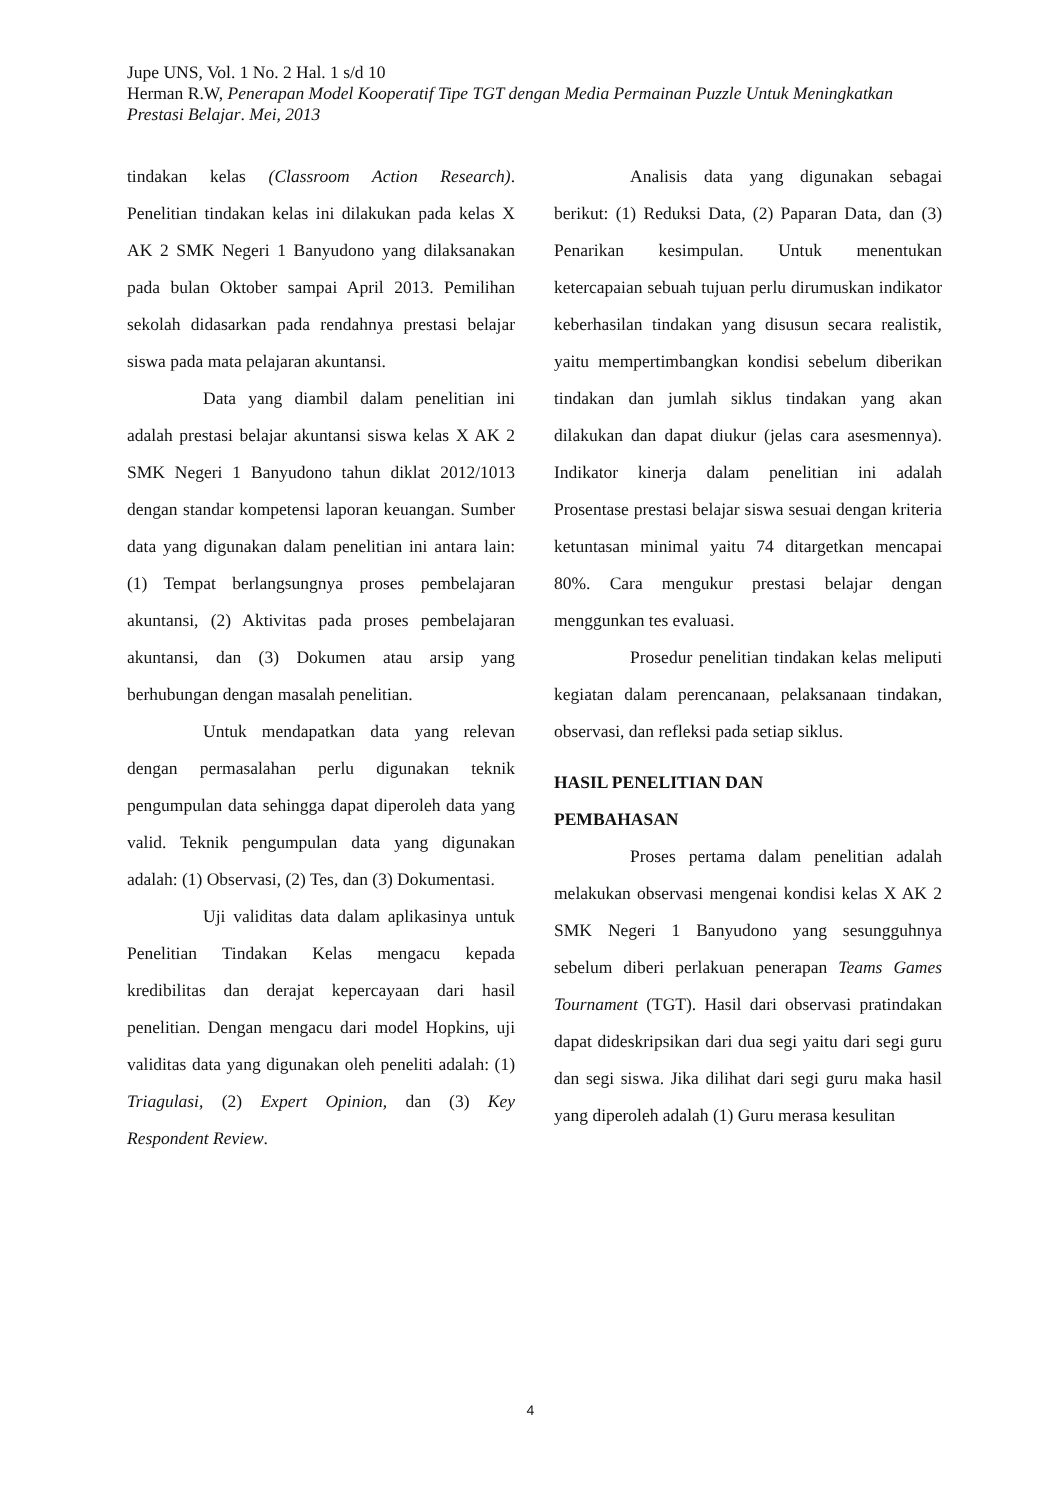Jupe UNS, Vol. 1 No. 2 Hal. 1 s/d 10
Herman R.W, Penerapan Model Kooperatif Tipe TGT dengan Media Permainan Puzzle Untuk Meningkatkan Prestasi Belajar. Mei, 2013
tindakan kelas (Classroom Action Research). Penelitian tindakan kelas ini dilakukan pada kelas X AK 2 SMK Negeri 1 Banyudono yang dilaksanakan pada bulan Oktober sampai April 2013. Pemilihan sekolah didasarkan pada rendahnya prestasi belajar siswa pada mata pelajaran akuntansi.
Data yang diambil dalam penelitian ini adalah prestasi belajar akuntansi siswa kelas X AK 2 SMK Negeri 1 Banyudono tahun diklat 2012/1013 dengan standar kompetensi laporan keuangan. Sumber data yang digunakan dalam penelitian ini antara lain: (1) Tempat berlangsungnya proses pembelajaran akuntansi, (2) Aktivitas pada proses pembelajaran akuntansi, dan (3) Dokumen atau arsip yang berhubungan dengan masalah penelitian.
Untuk mendapatkan data yang relevan dengan permasalahan perlu digunakan teknik pengumpulan data sehingga dapat diperoleh data yang valid. Teknik pengumpulan data yang digunakan adalah: (1) Observasi, (2) Tes, dan (3) Dokumentasi.
Uji validitas data dalam aplikasinya untuk Penelitian Tindakan Kelas mengacu kepada kredibilitas dan derajat kepercayaan dari hasil penelitian. Dengan mengacu dari model Hopkins, uji validitas data yang digunakan oleh peneliti adalah: (1) Triagulasi, (2) Expert Opinion, dan (3) Key Respondent Review.
Analisis data yang digunakan sebagai berikut: (1) Reduksi Data, (2) Paparan Data, dan (3) Penarikan kesimpulan. Untuk menentukan ketercapaian sebuah tujuan perlu dirumuskan indikator keberhasilan tindakan yang disusun secara realistik, yaitu mempertimbangkan kondisi sebelum diberikan tindakan dan jumlah siklus tindakan yang akan dilakukan dan dapat diukur (jelas cara asesmennya). Indikator kinerja dalam penelitian ini adalah Prosentase prestasi belajar siswa sesuai dengan kriteria ketuntasan minimal yaitu 74 ditargetkan mencapai 80%. Cara mengukur prestasi belajar dengan menggunkan tes evaluasi.
Prosedur penelitian tindakan kelas meliputi kegiatan dalam perencanaan, pelaksanaan tindakan, observasi, dan refleksi pada setiap siklus.
HASIL PENELITIAN DAN
PEMBAHASAN
Proses pertama dalam penelitian adalah melakukan observasi mengenai kondisi kelas X AK 2 SMK Negeri 1 Banyudono yang sesungguhnya sebelum diberi perlakuan penerapan Teams Games Tournament (TGT). Hasil dari observasi pratindakan dapat dideskripsikan dari dua segi yaitu dari segi guru dan segi siswa. Jika dilihat dari segi guru maka hasil yang diperoleh adalah (1) Guru merasa kesulitan
4